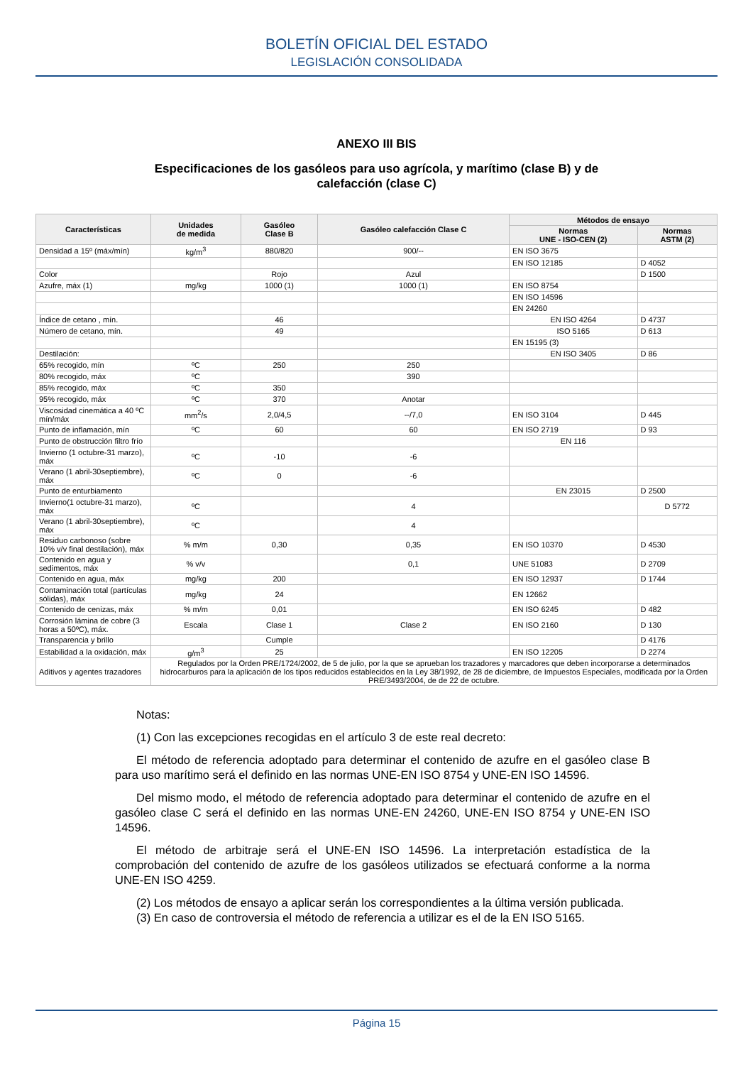BOLETÍN OFICIAL DEL ESTADO
LEGISLACIÓN CONSOLIDADA
ANEXO III BIS
Especificaciones de los gasóleos para uso agrícola, y marítimo (clase B) y de calefacción (clase C)
| Características | Unidades de medida | Gasóleo Clase B | Gasóleo calefacción Clase C | Métodos de ensayo | |
| --- | --- | --- | --- | --- | --- |
| | | | | Normas UNE - ISO-CEN (2) | Normas ASTM (2) |
| Densidad a 15º (máx/mín) | kg/m<sup>3</sup> | 880/820 | 900/-- | EN ISO 3675 | |
| | | | | EN ISO 12185 | D 4052 |
| Color | | Rojo | Azul | | D 1500 |
| Azufre, máx (1) | mg/kg | 1000 (1) | 1000 (1) | EN ISO 8754 | |
| | | | | EN ISO 14596 | |
| | | | | EN 24260 | |
| Índice de cetano , mín. | | 46 | | EN ISO 4264 | D 4737 |
| Número de cetano, mín. | | 49 | | ISO 5165 | D 613 |
| | | | | EN 15195 (3) | |
| Destilación: | | | | EN ISO 3405 | D 86 |
| 65% recogido, mín | ºC | 250 | 250 | | |
| 80% recogido, máx | ºC | | 390 | | |
| 85% recogido, máx | ºC | 350 | | | |
| 95% recogido, máx | ºC | 370 | Anotar | | |
| Viscosidad cinemática a 40 ºC mín/máx | mm<sup>2</sup>/s | 2,0/4,5 | --/7,0 | EN ISO 3104 | D 445 |
| Punto de inflamación, mín | ºC | 60 | 60 | EN ISO 2719 | D 93 |
| Punto de obstrucción filtro frío | | | | EN 116 | |
| Invierno (1 octubre-31 marzo), máx | ºC | -10 | -6 | | |
| Verano (1 abril-30septiembre), máx | ºC | 0 | -6 | | |
| Punto de enturbiamento | | | | EN 23015 | D 2500 |
| Invierno(1 octubre-31 marzo), máx | ºC | | 4 | | D 5772 |
| Verano (1 abril-30septiembre), máx | ºC | | 4 | | |
| Residuo carbonoso (sobre 10% v/v final destilación), máx | % m/m | 0,30 | 0,35 | EN ISO 10370 | D 4530 |
| Contenido en agua y sedimentos, máx | % v/v | | 0,1 | UNE 51083 | D 2709 |
| Contenido en agua, máx | mg/kg | 200 | | EN ISO 12937 | D 1744 |
| Contaminación total (partículas sólidas), máx | mg/kg | 24 | | EN 12662 | |
| Contenido de cenizas, máx | % m/m | 0,01 | | EN ISO 6245 | D 482 |
| Corrosión lámina de cobre (3 horas a 50ºC), máx. | Escala | Clase 1 | Clase 2 | EN ISO 2160 | D 130 |
| Transparencia y brillo | | Cumple | | | D 4176 |
| Estabilidad a la oxidación, máx | g/m<sup>3</sup> | 25 | | EN ISO 12205 | D 2274 |
| Aditivos y agentes trazadores | Regulados por la Orden PRE/1724/2002, de 5 de julio, por la que se aprueban los trazadores y marcadores que deben incorporarse a determinados hidrocarburos para la aplicación de los tipos reducidos establecidos en la Ley 38/1992, de 28 de diciembre, de Impuestos Especiales, modificada por la Orden PRE/3493/2004, de de 22 de octubre. | | | | |
Notas:
(1) Con las excepciones recogidas en el artículo 3 de este real decreto:
El método de referencia adoptado para determinar el contenido de azufre en el gasóleo clase B para uso marítimo será el definido en las normas UNE-EN ISO 8754 y UNE-EN ISO 14596.
Del mismo modo, el método de referencia adoptado para determinar el contenido de azufre en el gasóleo clase C será el definido en las normas UNE-EN 24260, UNE-EN ISO 8754 y UNE-EN ISO 14596.
El método de arbitraje será el UNE-EN ISO 14596. La interpretación estadística de la comprobación del contenido de azufre de los gasóleos utilizados se efectuará conforme a la norma UNE-EN ISO 4259.
(2) Los métodos de ensayo a aplicar serán los correspondientes a la última versión publicada.
(3) En caso de controversia el método de referencia a utilizar es el de la EN ISO 5165.
Página 15